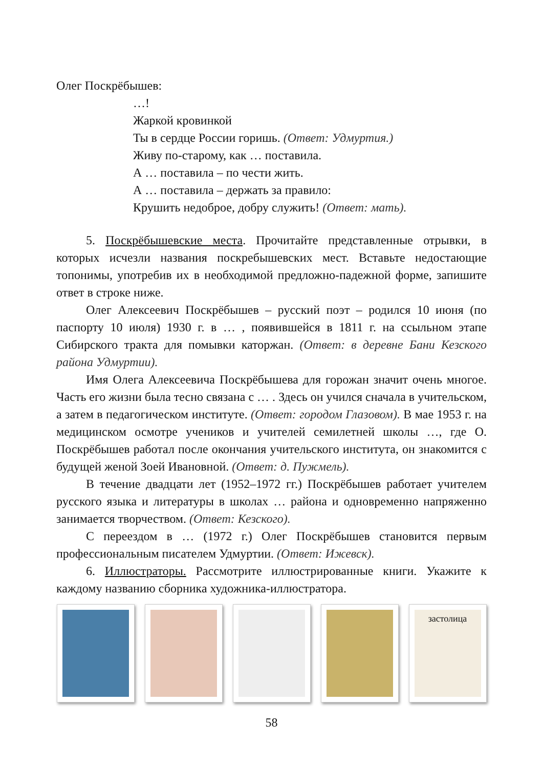Олег Поскрёбышев:
…!
Жаркой кровинкой
Ты в сердце России горишь. (Ответ: Удмуртия.)
Живу по-старому, как … поставила.
А … поставила – по чести жить.
А … поставила – держать за правило:
Крушить недоброе, добру служить! (Ответ: мать).
5. Поскрёбышевские места. Прочитайте представленные отрывки, в которых исчезли названия поскребышевских мест. Вставьте недостающие топонимы, употребив их в необходимой предложно-падежной форме, запишите ответ в строке ниже.
Олег Алексеевич Поскрёбышев – русский поэт – родился 10 июня (по паспорту 10 июля) 1930 г. в … , появившейся в 1811 г. на ссыльном этапе Сибирского тракта для помывки каторжан. (Ответ: в деревне Бани Кезского района Удмуртии).
Имя Олега Алексеевича Поскрёбышева для горожан значит очень многое. Часть его жизни была тесно связана с … . Здесь он учился сначала в учительском, а затем в педагогическом институте. (Ответ: городом Глазовом). В мае 1953 г. на медицинском осмотре учеников и учителей семилетней школы …, где О. Поскрёбышев работал после окончания учительского института, он знакомится с будущей женой Зоей Ивановной. (Ответ: д. Пужмель).
В течение двадцати лет (1952–1972 гг.) Поскрёбышев работает учителем русского языка и литературы в школах … района и одновременно напряженно занимается творчеством. (Ответ: Кезского).
С переездом в … (1972 г.) Олег Поскрёбышев становится первым профессиональным писателем Удмуртии. (Ответ: Ижевск).
6. Иллюстраторы. Рассмотрите иллюстрированные книги. Укажите к каждому названию сборника художника-иллюстратора.
застолица
58